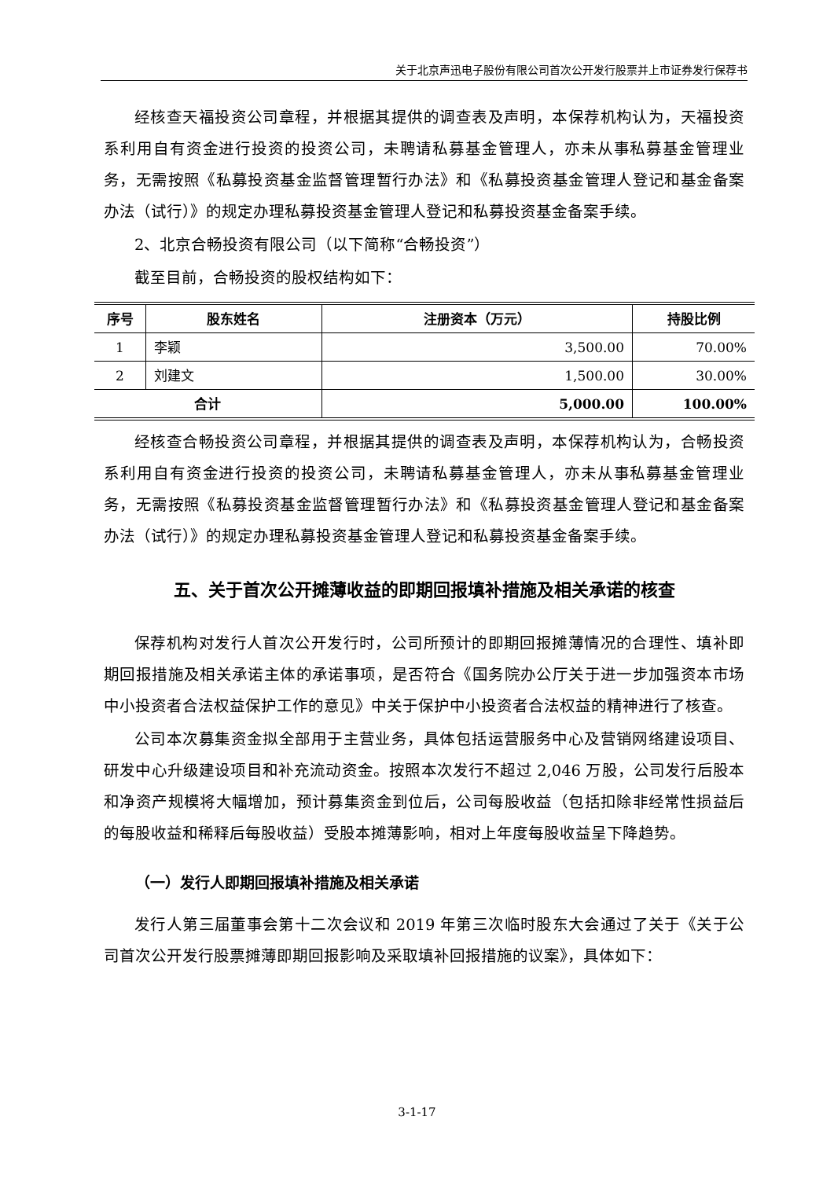关于北京声迅电子股份有限公司首次公开发行股票并上市证券发行保荐书
经核查天福投资公司章程，并根据其提供的调查表及声明，本保荐机构认为，天福投资系利用自有资金进行投资的投资公司，未聘请私募基金管理人，亦未从事私募基金管理业务，无需按照《私募投资基金监督管理暂行办法》和《私募投资基金管理人登记和基金备案办法（试行）》的规定办理私募投资基金管理人登记和私募投资基金备案手续。
2、北京合畅投资有限公司（以下简称“合畅投资”）
截至目前，合畅投资的股权结构如下：
| 序号 | 股东姓名 | 注册资本（万元） | 持股比例 |
| --- | --- | --- | --- |
| 1 | 李颖 | 3,500.00 | 70.00% |
| 2 | 刘建文 | 1,500.00 | 30.00% |
| 合计 | | 5,000.00 | 100.00% |
经核查合畅投资公司章程，并根据其提供的调查表及声明，本保荐机构认为，合畅投资系利用自有资金进行投资的投资公司，未聘请私募基金管理人，亦未从事私募基金管理业务，无需按照《私募投资基金监督管理暂行办法》和《私募投资基金管理人登记和基金备案办法（试行）》的规定办理私募投资基金管理人登记和私募投资基金备案手续。
五、关于首次公开摊薄收益的即期回报填补措施及相关承诺的核查
保荐机构对发行人首次公开发行时，公司所预计的即期回报摊薄情况的合理性、填补即期回报措施及相关承诺主体的承诺事项，是否符合《国务院办公厅关于进一步加强资本市场中小投资者合法权益保护工作的意见》中关于保护中小投资者合法权益的精神进行了核查。
公司本次募集资金拟全部用于主营业务，具体包括运营服务中心及营销网络建设项目、研发中心升级建设项目和补充流动资金。按照本次发行不超过 2,046 万股，公司发行后股本和净资产规模将大幅增加，预计募集资金到位后，公司每股收益（包括扣除非经常性损益后的每股收益和稀释后每股收益）受股本摊薄影响，相对上年度每股收益呈下降趋势。
（一）发行人即期回报填补措施及相关承诺
发行人第三届董事会第十二次会议和 2019 年第三次临时股东大会通过了关于《关于公司首次公开发行股票摊薄即期回报影响及采取填补回报措施的议案》，具体如下：
3-1-17